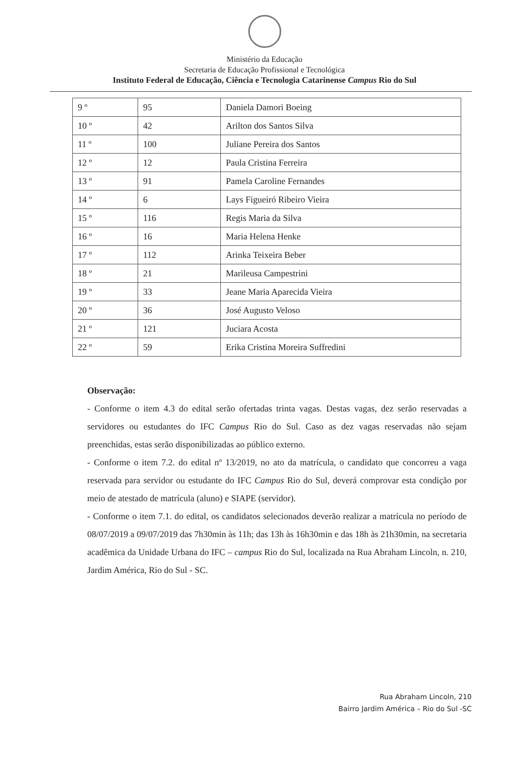Ministério da Educação
Secretaria de Educação Profissional e Tecnológica
Instituto Federal de Educação, Ciência e Tecnologia Catarinense Campus Rio do Sul
| 9 º | 95 | Daniela Damori Boeing |
| 10 º | 42 | Arilton dos Santos Silva |
| 11 º | 100 | Juliane Pereira dos Santos |
| 12 º | 12 | Paula Cristina Ferreira |
| 13 º | 91 | Pamela Caroline Fernandes |
| 14 º | 6 | Lays Figueiró Ribeiro Vieira |
| 15 º | 116 | Regis Maria da Silva |
| 16 º | 16 | Maria Helena Henke |
| 17 º | 112 | Arinka Teixeira Beber |
| 18 º | 21 | Marileusa Campestrini |
| 19 º | 33 | Jeane Maria Aparecida Vieira |
| 20 º | 36 | José Augusto Veloso |
| 21 º | 121 | Juciara Acosta |
| 22 º | 59 | Erika Cristina Moreira Suffredini |
Observação:
- Conforme o item 4.3 do edital serão ofertadas trinta vagas. Destas vagas, dez serão reservadas a servidores ou estudantes do IFC Campus Rio do Sul. Caso as dez vagas reservadas não sejam preenchidas, estas serão disponibilizadas ao público externo.
- Conforme o item 7.2. do edital nº 13/2019, no ato da matrícula, o candidato que concorreu a vaga reservada para servidor ou estudante do IFC Campus Rio do Sul, deverá comprovar esta condição por meio de atestado de matrícula (aluno) e SIAPE (servidor).
- Conforme o item 7.1. do edital, os candidatos selecionados deverão realizar a matrícula no período de 08/07/2019 a 09/07/2019 das 7h30min às 11h; das 13h às 16h30min e das 18h às 21h30min, na secretaria acadêmica da Unidade Urbana do IFC – campus Rio do Sul, localizada na Rua Abraham Lincoln, n. 210, Jardim América, Rio do Sul - SC.
Rua Abraham Lincoln, 210
Bairro Jardim América – Rio do Sul -SC